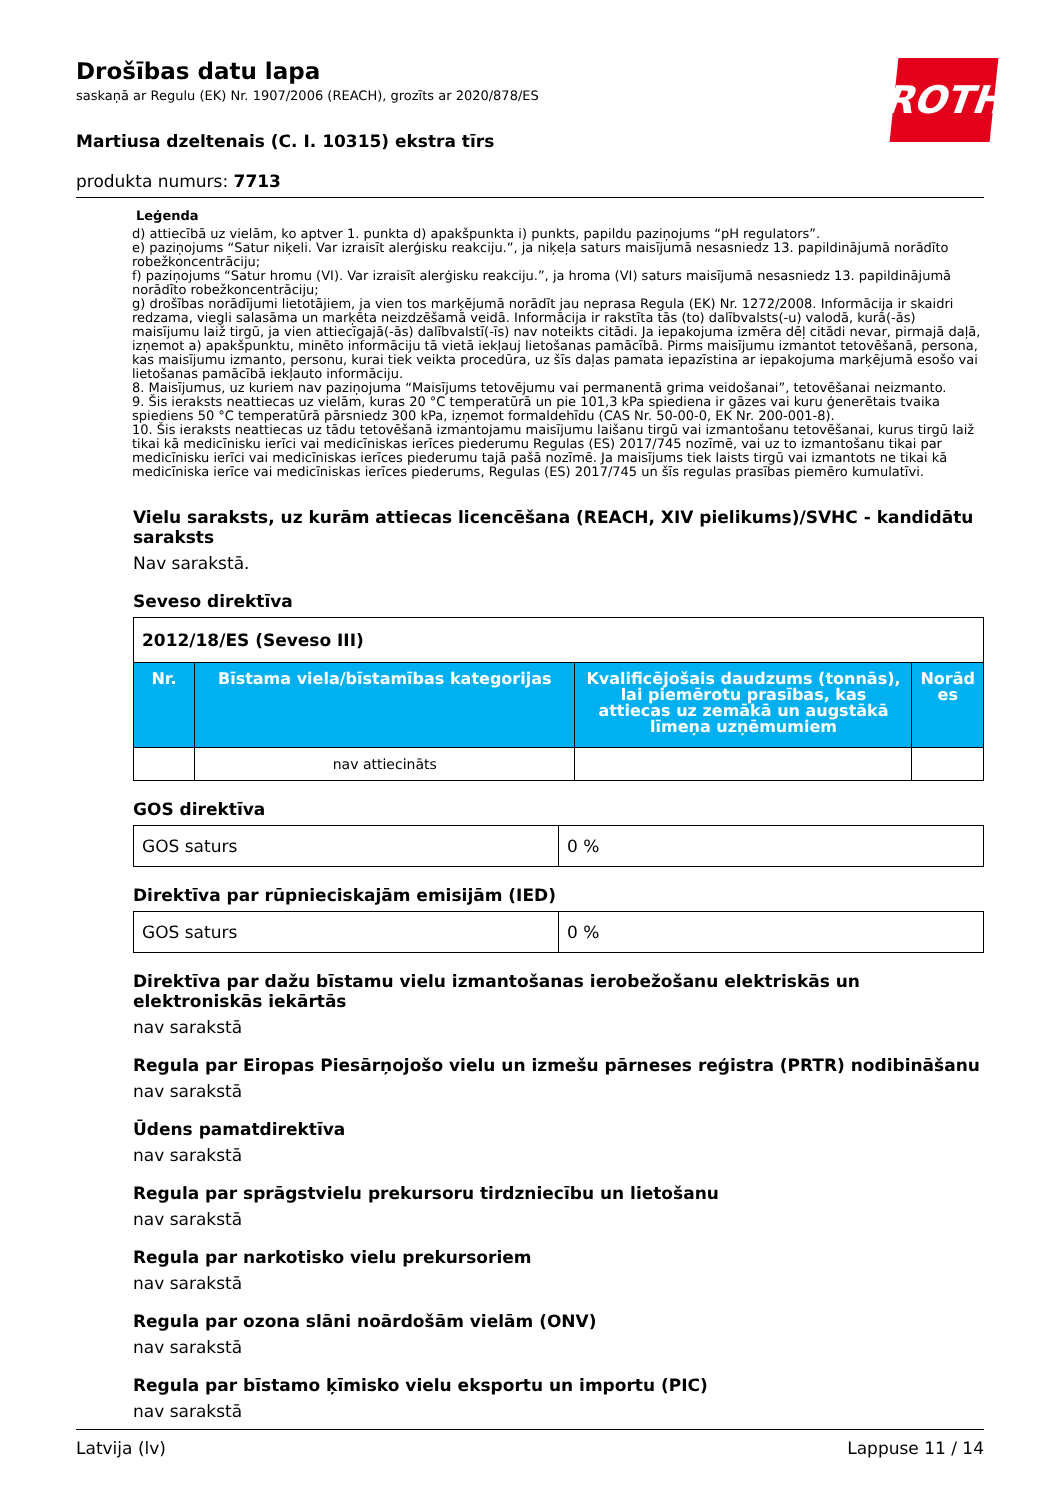ROTH
Drošības datu lapa
saskaņā ar Regulu (EK) Nr. 1907/2006 (REACH), grozīts ar 2020/878/ES
Martiusa dzeltenais (C. I. 10315) ekstra tīrs
produkta numurs: 7713
Leģenda
d) attiecībā uz vielām, ko aptver 1. punkta d) apakšpunkta i) punkts, papildu paziņojums “pH regulators”.
e) paziņojums “Satur niķeli. Var izraisīt alerģisku reakciju.”, ja niķeļa saturs maisījumā nesasniedz 13. papildinājumā norādīto robežkoncentrāciju;
f) paziņojums “Satur hromu (VI). Var izraisīt alerģisku reakciju.”, ja hroma (VI) saturs maisījumā nesasniedz 13. papildinājumā norādīto robežkoncentrāciju;
g) drošības norādījumi lietotājiem, ja vien tos marķējumā norādīt jau neprasa Regula (EK) Nr. 1272/2008. Informācija ir skaidri redzama, viegli salasāma un marķēta neizdzēšamā veidā. Informācija ir rakstīta tās (to) dalībvalsts(-u) valodā, kurā(-ās) maisījumu laiž tirgū, ja vien attiecīgajā(-ās) dalībvalstī(-īs) nav noteikts citādi. Ja iepakojuma izmēra dēļ citādi nevar, pirmajā daļā, izņemot a) apakšpunktu, minēto informāciju tā vietā iekļauj lietošanas pamācībā. Pirms maisījumu izmantot tetovēšanā, persona, kas maisījumu izmanto, personu, kurai tiek veikta procedūra, uz šīs daļas pamata iepazīstina ar iepakojuma marķējumā esošo vai lietošanas pamācībā iekļauto informāciju.
8. Maisījumus, uz kuriem nav paziņojuma “Maisījums tetovējumu vai permanentā grima veidošanai”, tetovēšanai neizmanto.
9. Šis ieraksts neattiecas uz vielām, kuras 20 °C temperatūrā un pie 101,3 kPa spiediena ir gāzes vai kuru ģenerētais tvaika spiediens 50 °C temperatūrā pārsniedz 300 kPa, izņemot formaldehīdu (CAS Nr. 50-00-0, EK Nr. 200-001-8).
10. Šis ieraksts neattiecas uz tādu tetovēšanā izmantojamu maisījumu laišanu tirgū vai izmantošanu tetovēšanai, kurus tirgū laiž tikai kā medicīnisku ierīci vai medicīniskas ierīces piederumu Regulas (ES) 2017/745 nozīmē, vai uz to izmantošanu tikai par medicīnisku ierīci vai medicīniskas ierīces piederumu tajā pašā nozīmē. Ja maisījums tiek laists tirgū vai izmantots ne tikai kā medicīniska ierīce vai medicīniskas ierīces piederums, Regulas (ES) 2017/745 un šīs regulas prasības piemēro kumulatīvi.
Vielu saraksts, uz kurām attiecas licencēšana (REACH, XIV pielikums)/SVHC - kandidātu saraksts
Nav sarakstā.
Seveso direktīva
| 2012/18/ES (Seveso III) | | | |
| --- | --- | --- | --- |
| Nr. | Bīstama viela/bīstamības kategorijas | Kvalificējošais daudzums (tonnās), lai piemērotu prasības, kas attiecas uz zemākā un augstākā līmeņa uzņēmumiem | Norād es |
| | nav attiecināts | | |
GOS direktīva
| GOS saturs | 0 % |
Direktīva par rūpnieciskajām emisijām (IED)
| GOS saturs | 0 % |
Direktīva par dažu bīstamu vielu izmantošanas ierobežošanu elektriskās un elektroniskās iekārtās
nav sarakstā
Regula par Eiropas Piesārņojošo vielu un izmešu pārneses reģistra (PRTR) nodibināšanu
nav sarakstā
Ūdens pamatdirektīva
nav sarakstā
Regula par sprāgstvielu prekursoru tirdzniecību un lietošanu
nav sarakstā
Regula par narkotisko vielu prekursoriem
nav sarakstā
Regula par ozona slāni noārdošām vielām (ONV)
nav sarakstā
Regula par bīstamo ķīmisko vielu eksportu un importu (PIC)
nav sarakstā
Latvija (lv) Lappuse 11 / 14